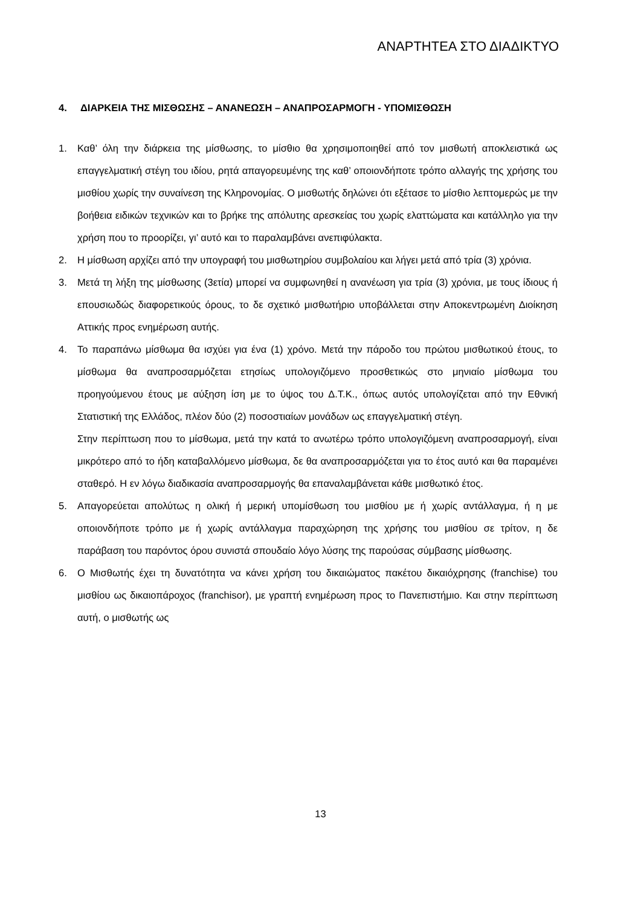ΑΝΑΡΤΗΤΕΑ ΣΤΟ ΔΙΑΔΙΚΤΥΟ
4. ΔΙΑΡΚΕΙΑ ΤΗΣ ΜΙΣΘΩΣΗΣ – ΑΝΑΝΕΩΣΗ – ΑΝΑΠΡΟΣΑΡΜΟΓΗ - ΥΠΟΜΙΣΘΩΣΗ
1. Καθ’ όλη την διάρκεια της μίσθωσης, το μίσθιο θα χρησιμοποιηθεί από τον μισθωτή αποκλειστικά ως επαγγελματική στέγη του ιδίου, ρητά απαγορευμένης της καθ’ οποιονδήποτε τρόπο αλλαγής της χρήσης του μισθίου χωρίς την συναίνεση της Κληρονομίας. Ο μισθωτής δηλώνει ότι εξέτασε το μίσθιο λεπτομερώς με την βοήθεια ειδικών τεχνικών και το βρήκε της απόλυτης αρεσκείας του χωρίς ελαττώματα και κατάλληλο για την χρήση που το προορίζει, γι’ αυτό και το παραλαμβάνει ανεπιφύλακτα.
2. Η μίσθωση αρχίζει από την υπογραφή του μισθωτηρίου συμβολαίου και λήγει μετά από τρία (3) χρόνια.
3. Μετά τη λήξη της μίσθωσης (3ετία) μπορεί να συμφωνηθεί η ανανέωση για τρία (3) χρόνια, με τους ίδιους ή επουσιωδώς διαφορετικούς όρους, το δε σχετικό μισθωτήριο υποβάλλεται στην Αποκεντρωμένη Διοίκηση Αττικής προς ενημέρωση αυτής.
4. Το παραπάνω μίσθωμα θα ισχύει για ένα (1) χρόνο. Μετά την πάροδο του πρώτου μισθωτικού έτους, το μίσθωμα θα αναπροσαρμόζεται ετησίως υπολογιζόμενο προσθετικώς στο μηνιαίο μίσθωμα του προηγούμενου έτους με αύξηση ίση με το ύψος του Δ.Τ.Κ., όπως αυτός υπολογίζεται από την Εθνική Στατιστική της Ελλάδος, πλέον δύο (2) ποσοστιαίων μονάδων ως επαγγελματική στέγη.
Στην περίπτωση που το μίσθωμα, μετά την κατά το ανωτέρω τρόπο υπολογιζόμενη αναπροσαρμογή, είναι μικρότερο από το ήδη καταβαλλόμενο μίσθωμα, δε θα αναπροσαρμόζεται για το έτος αυτό και θα παραμένει σταθερό. Η εν λόγω διαδικασία αναπροσαρμογής θα επαναλαμβάνεται κάθε μισθωτικό έτος.
5. Απαγορεύεται απολύτως η ολική ή μερική υπομίσθωση του μισθίου με ή χωρίς αντάλλαγμα, ή η με οποιονδήποτε τρόπο με ή χωρίς αντάλλαγμα παραχώρηση της χρήσης του μισθίου σε τρίτον, η δε παράβαση του παρόντος όρου συνιστά σπουδαίο λόγο λύσης της παρούσας σύμβασης μίσθωσης.
6. Ο Μισθωτής έχει τη δυνατότητα να κάνει χρήση του δικαιώματος πακέτου δικαιόχρησης (franchise) του μισθίου ως δικαιοπάροχος (franchisor), με γραπτή ενημέρωση προς το Πανεπιστήμιο. Και στην περίπτωση αυτή, ο μισθωτής ως
13